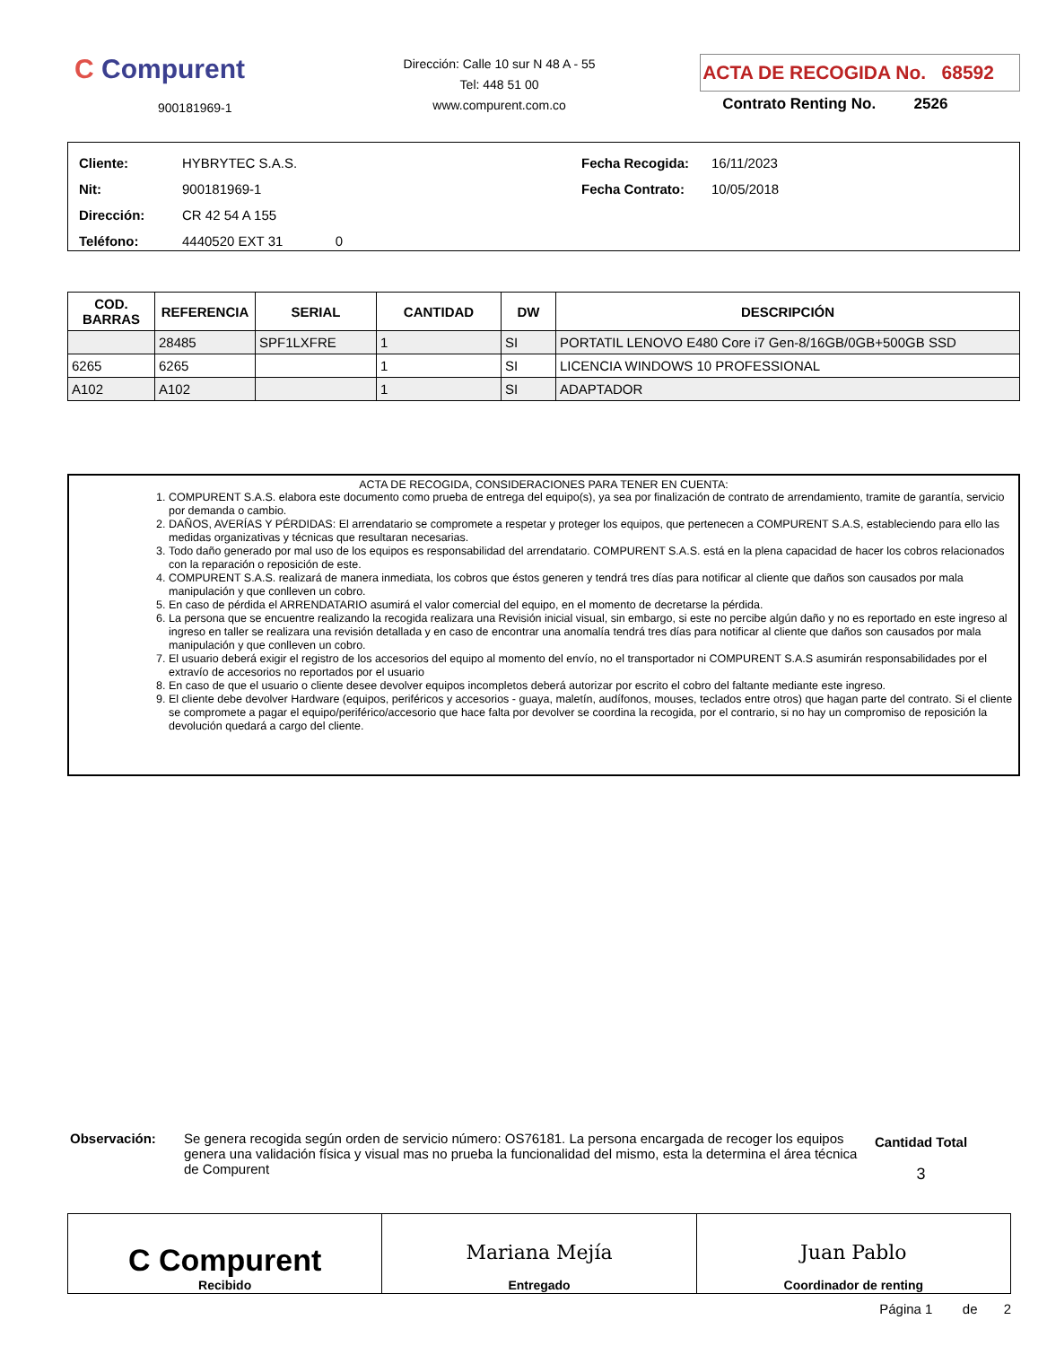C Compurent
900181969-1
Dirección: Calle 10 sur N 48 A - 55
Tel: 448 51 00
www.compurent.com.co
ACTA DE RECOGIDA No. 68592
Contrato Renting No. 2526
Cliente: HYBRYTEC S.A.S.
Nit: 900181969-1
Dirección: CR 42 54 A 155
Teléfono: 4440520 EXT 31 0
Fecha Recogida: 16/11/2023
Fecha Contrato: 10/05/2018
| COD. BARRAS | REFERENCIA | SERIAL | CANTIDAD | DW | DESCRIPCIÓN |
| --- | --- | --- | --- | --- | --- |
| | 28485 | SPF1LXFRE | 1 | SI | PORTATIL LENOVO E480 Core i7 Gen-8/16GB/0GB+500GB SSD |
| 6265 | 6265 | | 1 | SI | LICENCIA WINDOWS 10 PROFESSIONAL |
| A102 | A102 | | 1 | SI | ADAPTADOR |
ACTA DE RECOGIDA, CONSIDERACIONES PARA TENER EN CUENTA:
1. COMPURENT S.A.S. elabora este documento como prueba de entrega del equipo(s), ya sea por finalización de contrato de arrendamiento, tramite de garantía, servicio por demanda o cambio.
2. DAÑOS, AVERÍAS Y PÉRDIDAS: El arrendatario se compromete a respetar y proteger los equipos, que pertenecen a COMPURENT S.A.S, estableciendo para ello las medidas organizativas y técnicas que resultaran necesarias.
3. Todo daño generado por mal uso de los equipos es responsabilidad del arrendatario. COMPURENT S.A.S. está en la plena capacidad de hacer los cobros relacionados con la reparación o reposición de este.
4. COMPURENT S.A.S. realizará de manera inmediata, los cobros que éstos generen y tendrá tres días para notificar al cliente que daños son causados por mala manipulación y que conlleven un cobro.
5. En caso de pérdida el ARRENDATARIO asumirá el valor comercial del equipo, en el momento de decretarse la pérdida.
6. La persona que se encuentre realizando la recogida realizara una Revisión inicial visual, sin embargo, si este no percibe algún daño y no es reportado en este ingreso al ingreso en taller se realizara una revisión detallada y en caso de encontrar una anomalía tendrá tres días para notificar al cliente que daños son causados por mala manipulación y que conlleven un cobro.
7. El usuario deberá exigir el registro de los accesorios del equipo al momento del envío, no el transportador ni COMPURENT S.A.S asumirán responsabilidades por el extravío de accesorios no reportados por el usuario
8. En caso de que el usuario o cliente desee devolver equipos incompletos deberá autorizar por escrito el cobro del faltante mediante este ingreso.
9. El cliente debe devolver Hardware (equipos, periféricos y accesorios - guaya, maletín, audífonos, mouses, teclados entre otros) que hagan parte del contrato. Si el cliente se compromete a pagar el equipo/periférico/accesorio que hace falta por devolver se coordina la recogida, por el contrario, si no hay un compromiso de reposición la devolución quedará a cargo del cliente.
Observación: Se genera recogida según orden de servicio número: OS76181. La persona encargada de recoger los equipos genera una validación física y visual mas no prueba la funcionalidad del mismo, esta la determina el área técnica de Compurent
Cantidad Total
3
| C Compurent Recibido | Mariana Mejía Entregado | Juan Pablo Coordinador de renting |
Página 1 de 2